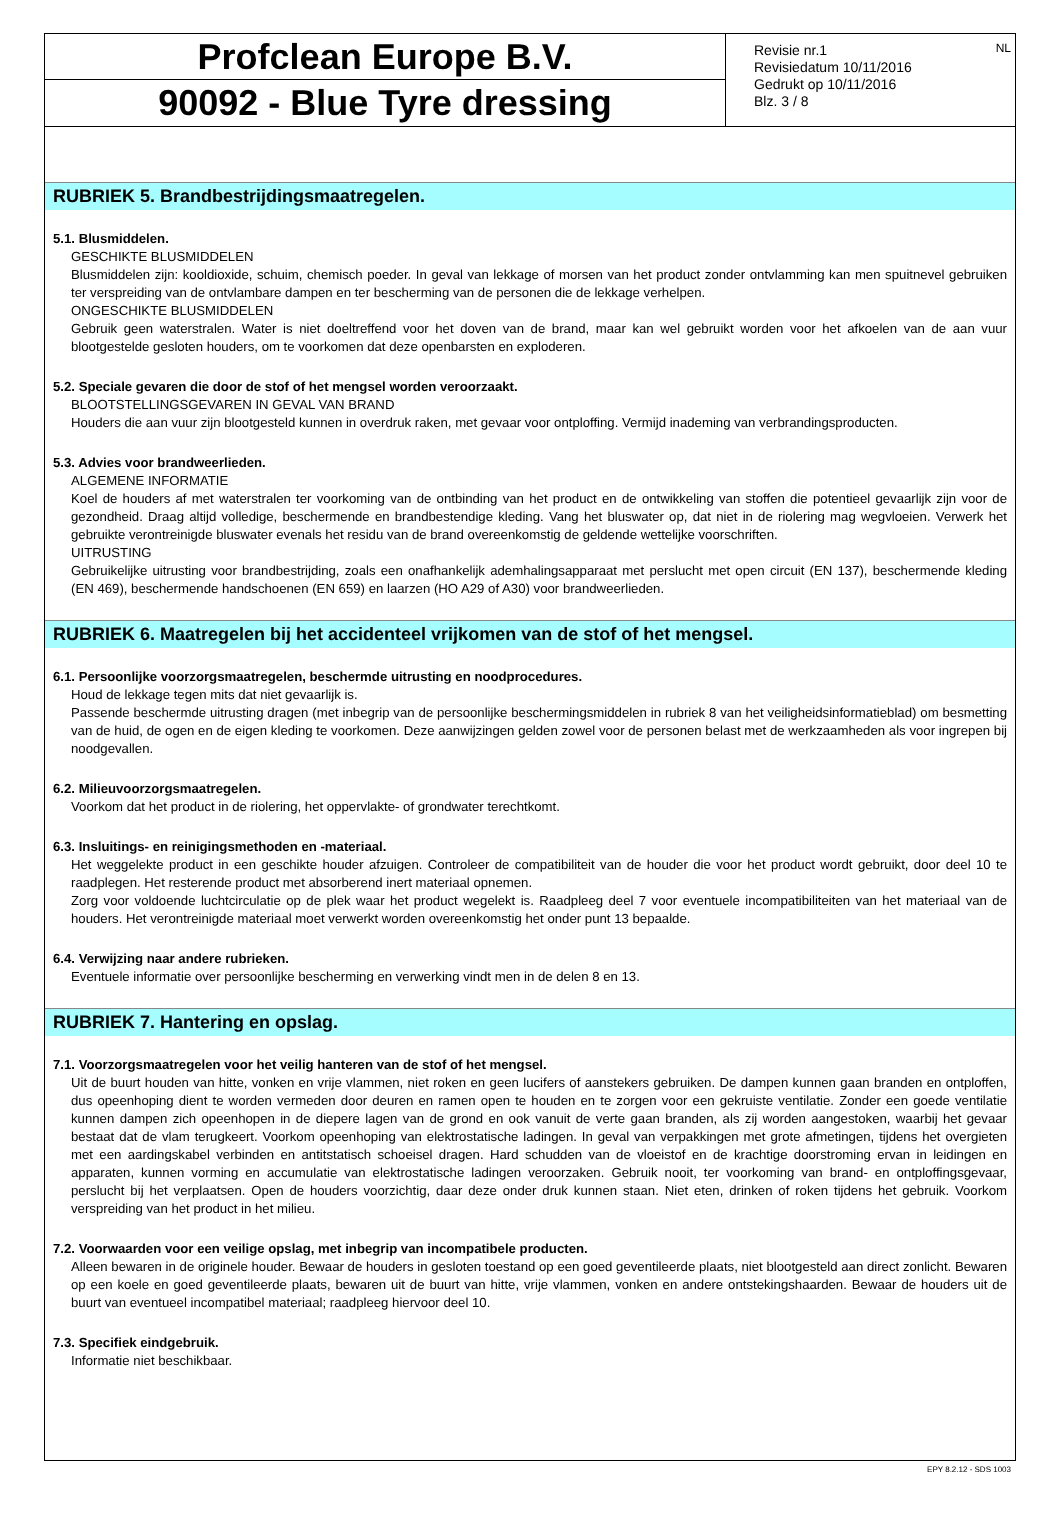Profclean Europe B.V.
90092 - Blue Tyre dressing
NL Revisie nr.1
Revisiedatum 10/11/2016
Gedrukt op 10/11/2016
Blz. 3 / 8
RUBRIEK 5. Brandbestrijdingsmaatregelen.
5.1. Blusmiddelen.
GESCHIKTE BLUSMIDDELEN
Blusmiddelen zijn: kooldioxide, schuim, chemisch poeder. In geval van lekkage of morsen van het product zonder ontvlamming kan men spuitnevel gebruiken ter verspreiding van de ontvlambare dampen en ter bescherming van de personen die de lekkage verhelpen.
ONGESCHIKTE BLUSMIDDELEN
Gebruik geen waterstralen. Water is niet doeltreffend voor het doven van de brand, maar kan wel gebruikt worden voor het afkoelen van de aan vuur blootgestelde gesloten houders, om te voorkomen dat deze openbarsten en exploderen.
5.2. Speciale gevaren die door de stof of het mengsel worden veroorzaakt.
BLOOTSTELLINGSGEVAREN IN GEVAL VAN BRAND
Houders die aan vuur zijn blootgesteld kunnen in overdruk raken, met gevaar voor ontploffing. Vermijd inademing van verbrandingsproducten.
5.3. Advies voor brandweerlieden.
ALGEMENE INFORMATIE
Koel de houders af met waterstralen ter voorkoming van de ontbinding van het product en de ontwikkeling van stoffen die potentieel gevaarlijk zijn voor de gezondheid. Draag altijd volledige, beschermende en brandbestendige kleding. Vang het bluswater op, dat niet in de riolering mag wegvloeien. Verwerk het gebruikte verontreinigde bluswater evenals het residu van de brand overeenkomstig de geldende wettelijke voorschriften.
UITRUSTING
Gebruikelijke uitrusting voor brandbestrijding, zoals een onafhankelijk ademhalingsapparaat met perslucht met open circuit (EN 137), beschermende kleding (EN 469), beschermende handschoenen (EN 659) en laarzen (HO A29 of A30) voor brandweerlieden.
RUBRIEK 6. Maatregelen bij het accidenteel vrijkomen van de stof of het mengsel.
6.1. Persoonlijke voorzorgsmaatregelen, beschermde uitrusting en noodprocedures.
Houd de lekkage tegen mits dat niet gevaarlijk is.
Passende beschermde uitrusting dragen (met inbegrip van de persoonlijke beschermingsmiddelen in rubriek 8 van het veiligheidsinformatieblad) om besmetting van de huid, de ogen en de eigen kleding te voorkomen. Deze aanwijzingen gelden zowel voor de personen belast met de werkzaamheden als voor ingrepen bij noodgevallen.
6.2. Milieuvoorzorgsmaatregelen.
Voorkom dat het product in de riolering, het oppervlakte- of grondwater terechtkomt.
6.3. Insluitings- en reinigingsmethoden en -materiaal.
Het weggelekte product in een geschikte houder afzuigen. Controleer de compatibiliteit van de houder die voor het product wordt gebruikt, door deel 10 te raadplegen. Het resterende product met absorberend inert materiaal opnemen.
Zorg voor voldoende luchtcirculatie op de plek waar het product wegelekt is. Raadpleeg deel 7 voor eventuele incompatibiliteiten van het materiaal van de houders. Het verontreinigde materiaal moet verwerkt worden overeenkomstig het onder punt 13 bepaalde.
6.4. Verwijzing naar andere rubrieken.
Eventuele informatie over persoonlijke bescherming en verwerking vindt men in de delen 8 en 13.
RUBRIEK 7. Hantering en opslag.
7.1. Voorzorgsmaatregelen voor het veilig hanteren van de stof of het mengsel.
Uit de buurt houden van hitte, vonken en vrije vlammen, niet roken en geen lucifers of aanstekers gebruiken. De dampen kunnen gaan branden en ontploffen, dus opeenhoping dient te worden vermeden door deuren en ramen open te houden en te zorgen voor een gekruiste ventilatie. Zonder een goede ventilatie kunnen dampen zich opeenhopen in de diepere lagen van de grond en ook vanuit de verte gaan branden, als zij worden aangestoken, waarbij het gevaar bestaat dat de vlam terugkeert. Voorkom opeenhoping van elektrostatische ladingen. In geval van verpakkingen met grote afmetingen, tijdens het overgieten met een aardingskabel verbinden en antitstatisch schoeisel dragen. Hard schudden van de vloeistof en de krachtige doorstroming ervan in leidingen en apparaten, kunnen vorming en accumulatie van elektrostatische ladingen veroorzaken. Gebruik nooit, ter voorkoming van brand- en ontploffingsgevaar, perslucht bij het verplaatsen. Open de houders voorzichtig, daar deze onder druk kunnen staan. Niet eten, drinken of roken tijdens het gebruik. Voorkom verspreiding van het product in het milieu.
7.2. Voorwaarden voor een veilige opslag, met inbegrip van incompatibele producten.
Alleen bewaren in de originele houder. Bewaar de houders in gesloten toestand op een goed geventileerde plaats, niet blootgesteld aan direct zonlicht. Bewaren op een koele en goed geventileerde plaats, bewaren uit de buurt van hitte, vrije vlammen, vonken en andere ontstekingshaarden. Bewaar de houders uit de buurt van eventueel incompatibel materiaal; raadpleeg hiervoor deel 10.
7.3. Specifiek eindgebruik.
Informatie niet beschikbaar.
EPY 8.2.12 - SDS 1003